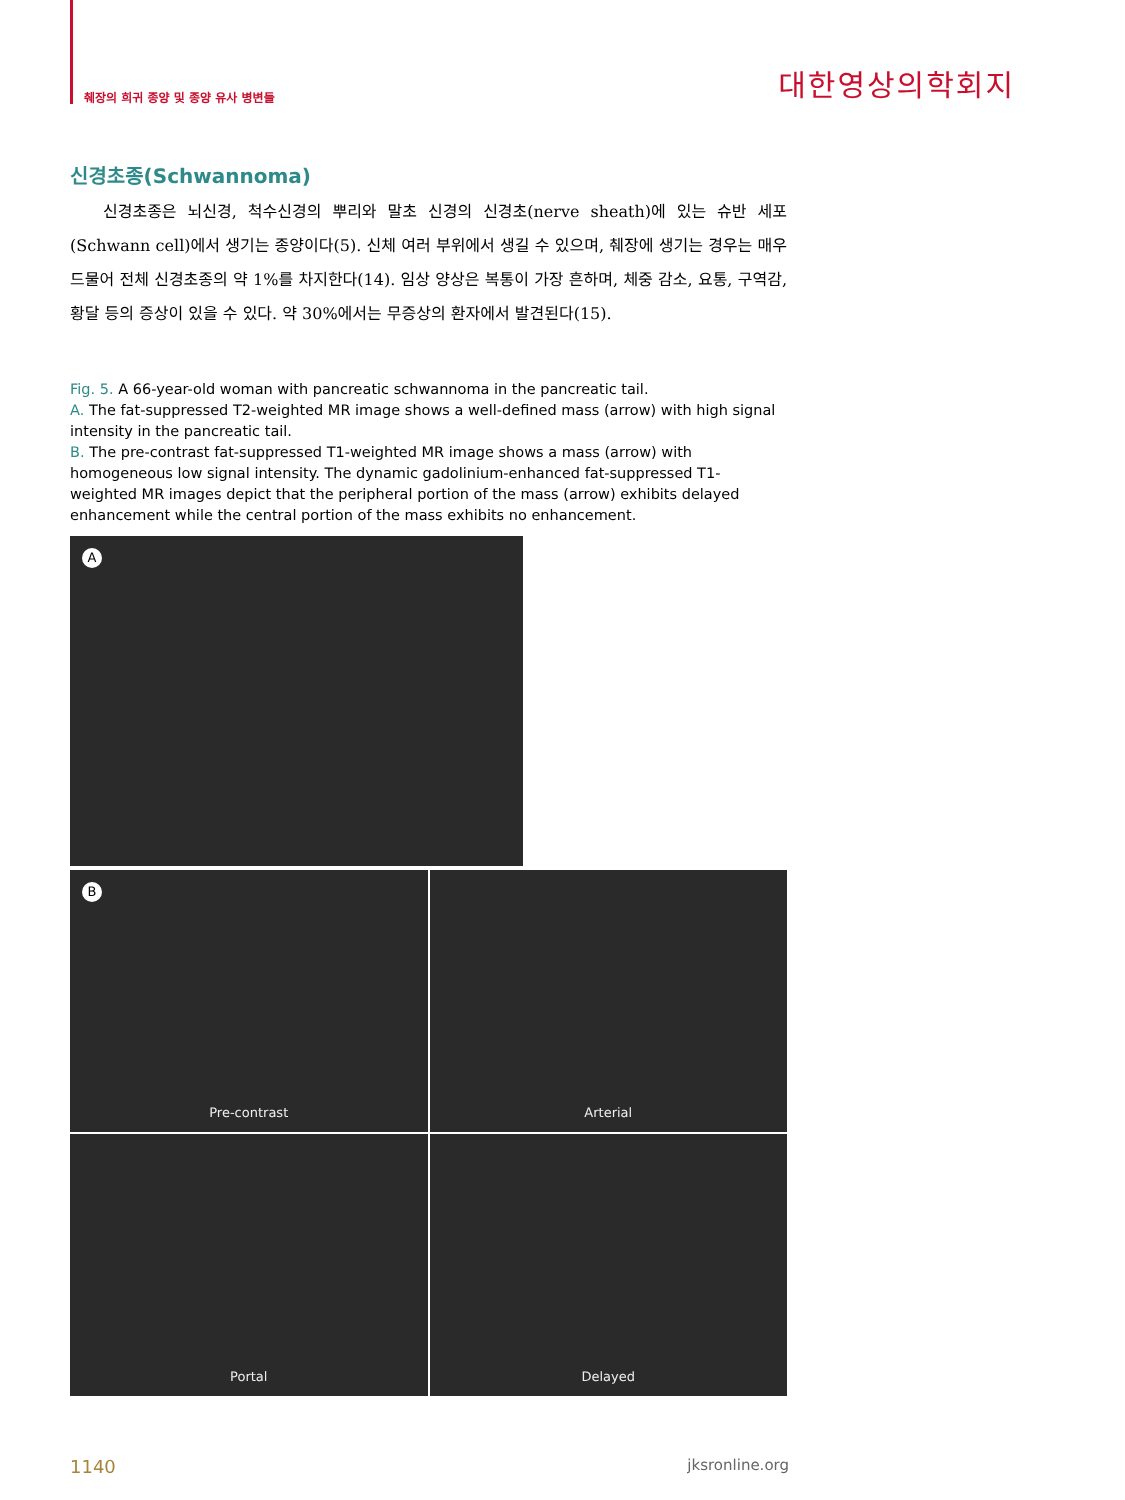췌장의 희귀 종양 및 종양 유사 병변들 대한영상의학회지
신경초종(Schwannoma)
신경초종은 뇌신경, 척수신경의 뿌리와 말초 신경의 신경초(nerve sheath)에 있는 슈반 세포(Schwann cell)에서 생기는 종양이다(5). 신체 여러 부위에서 생길 수 있으며, 췌장에 생기는 경우는 매우 드물어 전체 신경초종의 약 1%를 차지한다(14). 임상 양상은 복통이 가장 흔하며, 체중 감소, 요통, 구역감, 황달 등의 증상이 있을 수 있다. 약 30%에서는 무증상의 환자에서 발견된다(15).
Fig. 5. A 66-year-old woman with pancreatic schwannoma in the pancreatic tail.
A. The fat-suppressed T2-weighted MR image shows a well-defined mass (arrow) with high signal intensity in the pancreatic tail.
B. The pre-contrast fat-suppressed T1-weighted MR image shows a mass (arrow) with homogeneous low signal intensity. The dynamic gadolinium-enhanced fat-suppressed T1-weighted MR images depict that the peripheral portion of the mass (arrow) exhibits delayed enhancement while the central portion of the mass exhibits no enhancement.
A
B
Pre-contrast
Arterial
Portal
Delayed
1140 jksronline.org